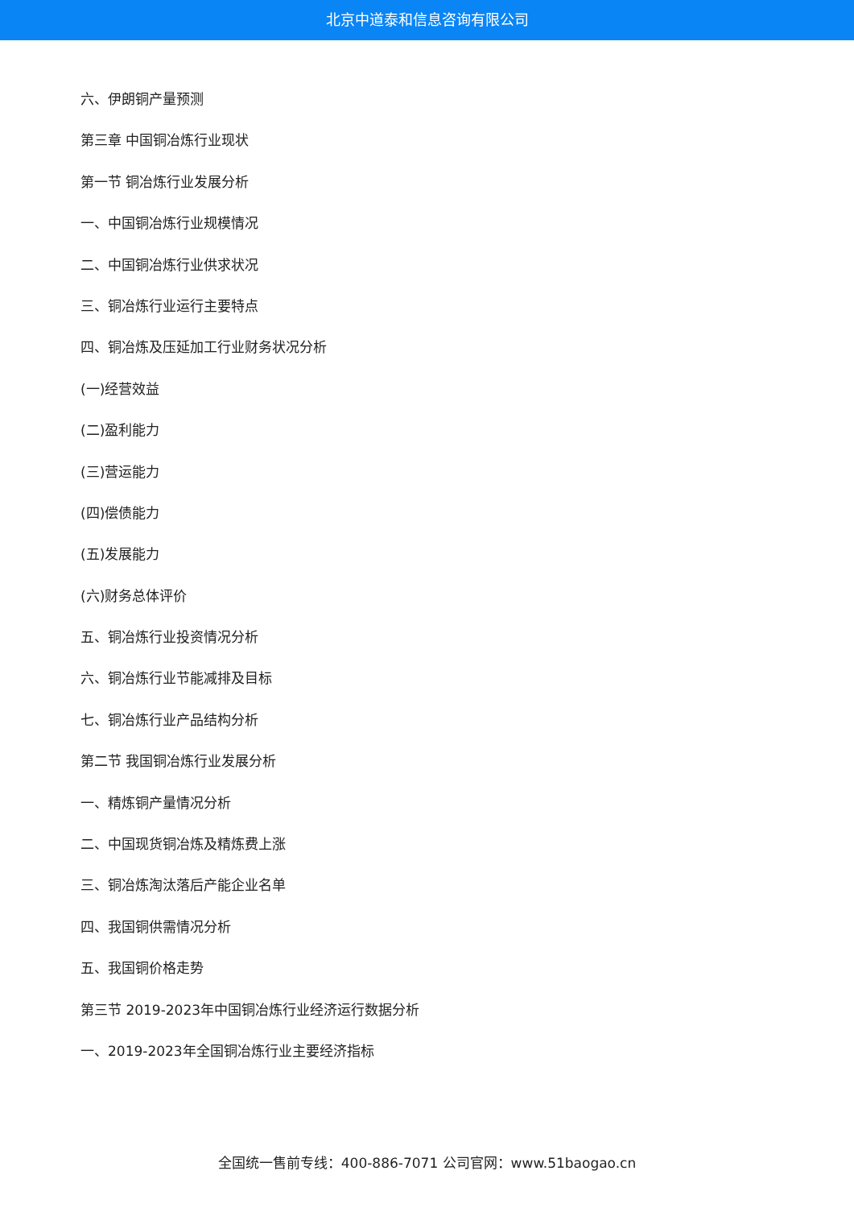北京中道泰和信息咨询有限公司
六、伊朗铜产量预测
第三章 中国铜冶炼行业现状
第一节 铜冶炼行业发展分析
一、中国铜冶炼行业规模情况
二、中国铜冶炼行业供求状况
三、铜冶炼行业运行主要特点
四、铜冶炼及压延加工行业财务状况分析
(一)经营效益
(二)盈利能力
(三)营运能力
(四)偿债能力
(五)发展能力
(六)财务总体评价
五、铜冶炼行业投资情况分析
六、铜冶炼行业节能减排及目标
七、铜冶炼行业产品结构分析
第二节 我国铜冶炼行业发展分析
一、精炼铜产量情况分析
二、中国现货铜冶炼及精炼费上涨
三、铜冶炼淘汰落后产能企业名单
四、我国铜供需情况分析
五、我国铜价格走势
第三节 2019-2023年中国铜冶炼行业经济运行数据分析
一、2019-2023年全国铜冶炼行业主要经济指标
全国统一售前专线：400-886-7071 公司官网：www.51baogao.cn